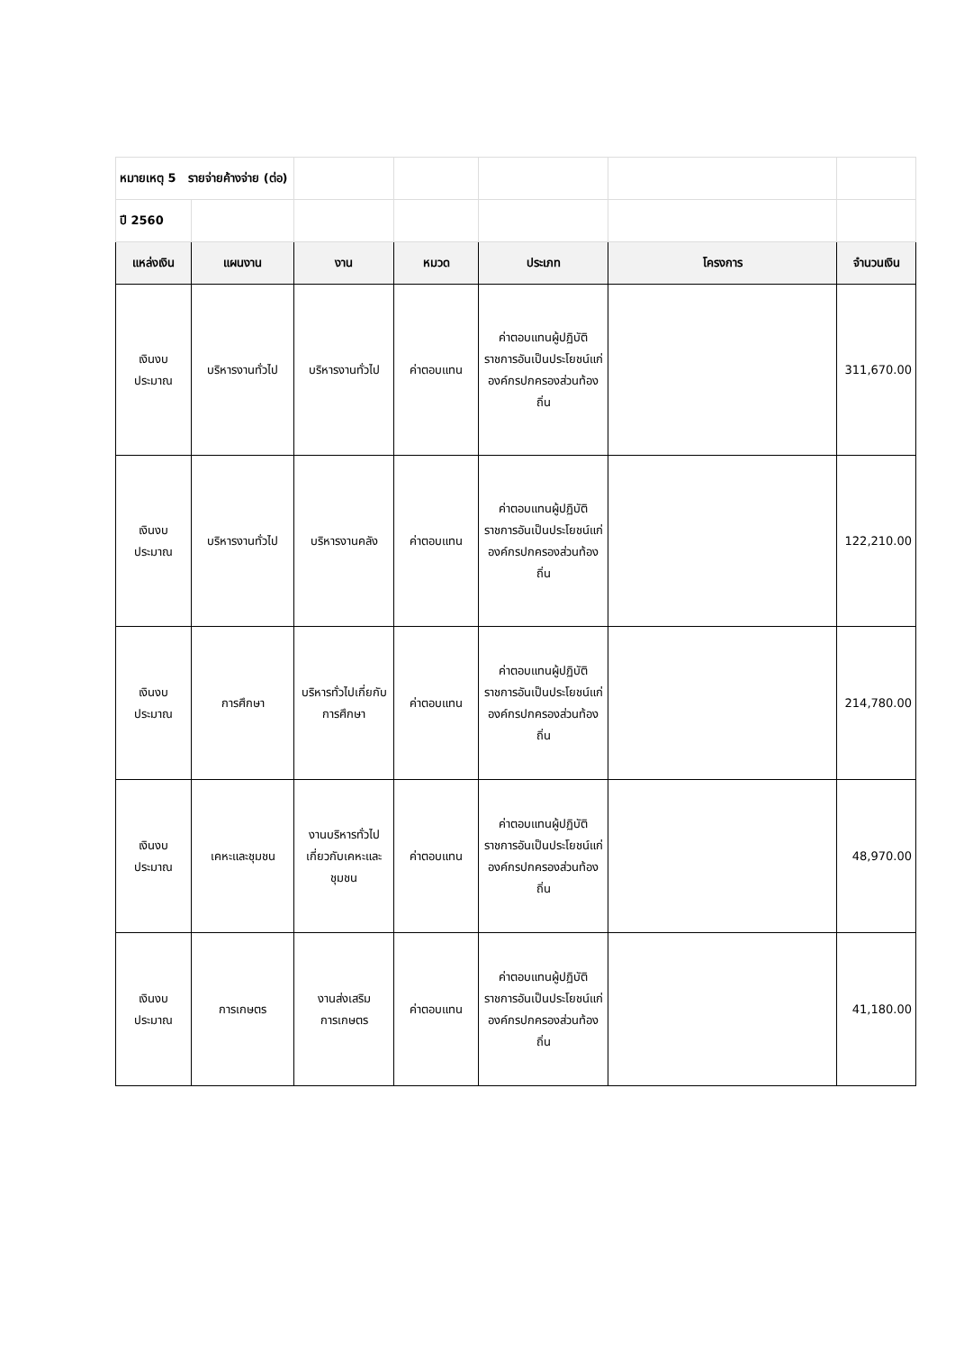| หมายเหตุ 5 รายจ่ายค้างจ่าย (ต่อ) | | | | | | |
| ปี 2560 | | | | | | |
| แหล่งเงิน | แผนงาน | งาน | หมวด | ประเภท | โครงการ | จำนวนเงิน |
| เงินงบประมาณ | บริหารงานทั่วไป | บริหารงานทั่วไป | ค่าตอบแทน | ค่าตอบแทนผู้ปฏิบัติราชการอันเป็นประโยชน์แก่องค์กรปกครองส่วนท้องถิ่น | | 311,670.00 |
| เงินงบประมาณ | บริหารงานทั่วไป | บริหารงานคลัง | ค่าตอบแทน | ค่าตอบแทนผู้ปฏิบัติราชการอันเป็นประโยชน์แก่องค์กรปกครองส่วนท้องถิ่น | | 122,210.00 |
| เงินงบประมาณ | การศึกษา | บริหารทั่วไปเกี่ยกับการศึกษา | ค่าตอบแทน | ค่าตอบแทนผู้ปฏิบัติราชการอันเป็นประโยชน์แก่องค์กรปกครองส่วนท้องถิ่น | | 214,780.00 |
| เงินงบประมาณ | เคหะและชุมชน | งานบริหารทั่วไปเกี่ยวกับเคหะและชุมชน | ค่าตอบแทน | ค่าตอบแทนผู้ปฏิบัติราชการอันเป็นประโยชน์แก่องค์กรปกครองส่วนท้องถิ่น | | 48,970.00 |
| เงินงบประมาณ | การเกษตร | งานส่งเสริมการเกษตร | ค่าตอบแทน | ค่าตอบแทนผู้ปฏิบัติราชการอันเป็นประโยชน์แก่องค์กรปกครองส่วนท้องถิ่น | | 41,180.00 |